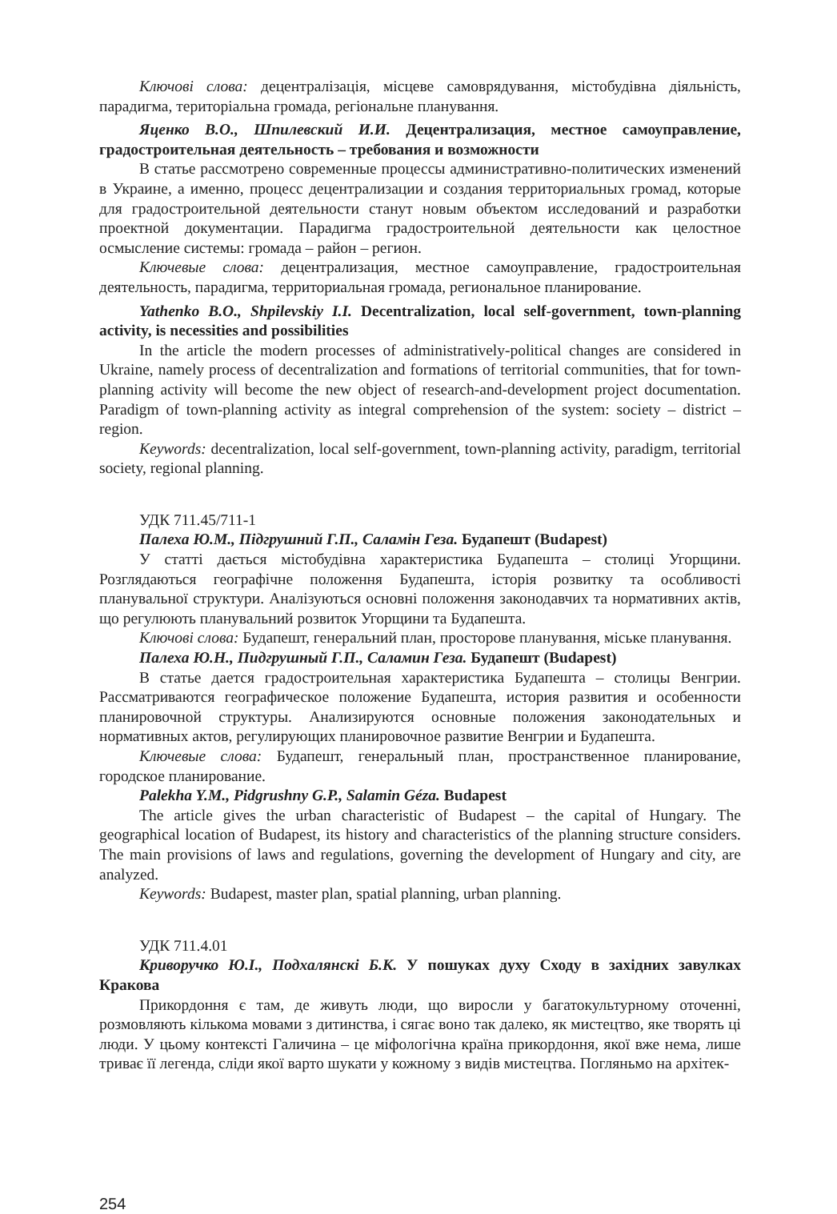Ключові слова: децентралізація, місцеве самоврядування, містобудівна діяльність, парадигма, територіальна громада, регіональне планування.
Яценко В.О., Шпилевский И.И. Децентрализация, местное самоуправление, градостроительная деятельность – требования и возможности
В статье рассмотрено современные процессы административно-политических изменений в Украине, а именно, процесс децентрализации и создания территориальных громад, которые для градостроительной деятельности станут новым объектом исследований и разработки проектной документации. Парадигма градостроительной деятельности как целостное осмысление системы: громада – район – регион.
Ключевые слова: децентрализация, местное самоуправление, градостроительная деятельность, парадигма, территориальная громада, региональное планирование.
Yathenko B.O., Shpilevskiy I.I. Decentralization, local self-government, town-planning activity, is necessities and possibilities
In the article the modern processes of administratively-political changes are considered in Ukraine, namely process of decentralization and formations of territorial communities, that for town-planning activity will become the new object of research-and-development project documentation. Paradigm of town-planning activity as integral comprehension of the system: society – district – region.
Keywords: decentralization, local self-government, town-planning activity, paradigm, territorial society, regional planning.
УДК 711.45/711-1
Палеха Ю.М., Підгрушний Г.П., Саламін Геза. Будапешт (Budapest)
У статті дається містобудівна характеристика Будапешта – столиці Угорщини. Розглядаються географічне положення Будапешта, історія розвитку та особливості планувальної структури. Аналізуються основні положення законодавчих та нормативних актів, що регулюють планувальний розвиток Угорщини та Будапешта.
Ключові слова: Будапешт, генеральний план, просторове планування, міське планування.
Палеха Ю.Н., Пидгрушный Г.П., Саламин Геза. Будапешт (Budapest)
В статье дается градостроительная характеристика Будапешта – столицы Венгрии. Рассматриваются географическое положение Будапешта, история развития и особенности планировочной структуры. Анализируются основные положения законодательных и нормативных актов, регулирующих планировочное развитие Венгрии и Будапешта.
Ключевые слова: Будапешт, генеральный план, пространственное планирование, городское планирование.
Palekha Y.M., Pidgrushny G.P., Salamin Géza. Budapest
The article gives the urban characteristic of Budapest – the capital of Hungary. The geographical location of Budapest, its history and characteristics of the planning structure considers. The main provisions of laws and regulations, governing the development of Hungary and city, are analyzed.
Keywords: Budapest, master plan, spatial planning, urban planning.
УДК 711.4.01
Криворучко Ю.І., Подхалянскі Б.К. У пошуках духу Сходу в західних завулках Кракова
Прикордоння є там, де живуть люди, що виросли у багатокультурному оточенні, розмовляють кількома мовами з дитинства, і сягає воно так далеко, як мистецтво, яке творять ці люди. У цьому контексті Галичина – це міфологічна країна прикордоння, якої вже нема, лише триває її легенда, сліди якої варто шукати у кожному з видів мистецтва. Погляньмо на архітек-
254